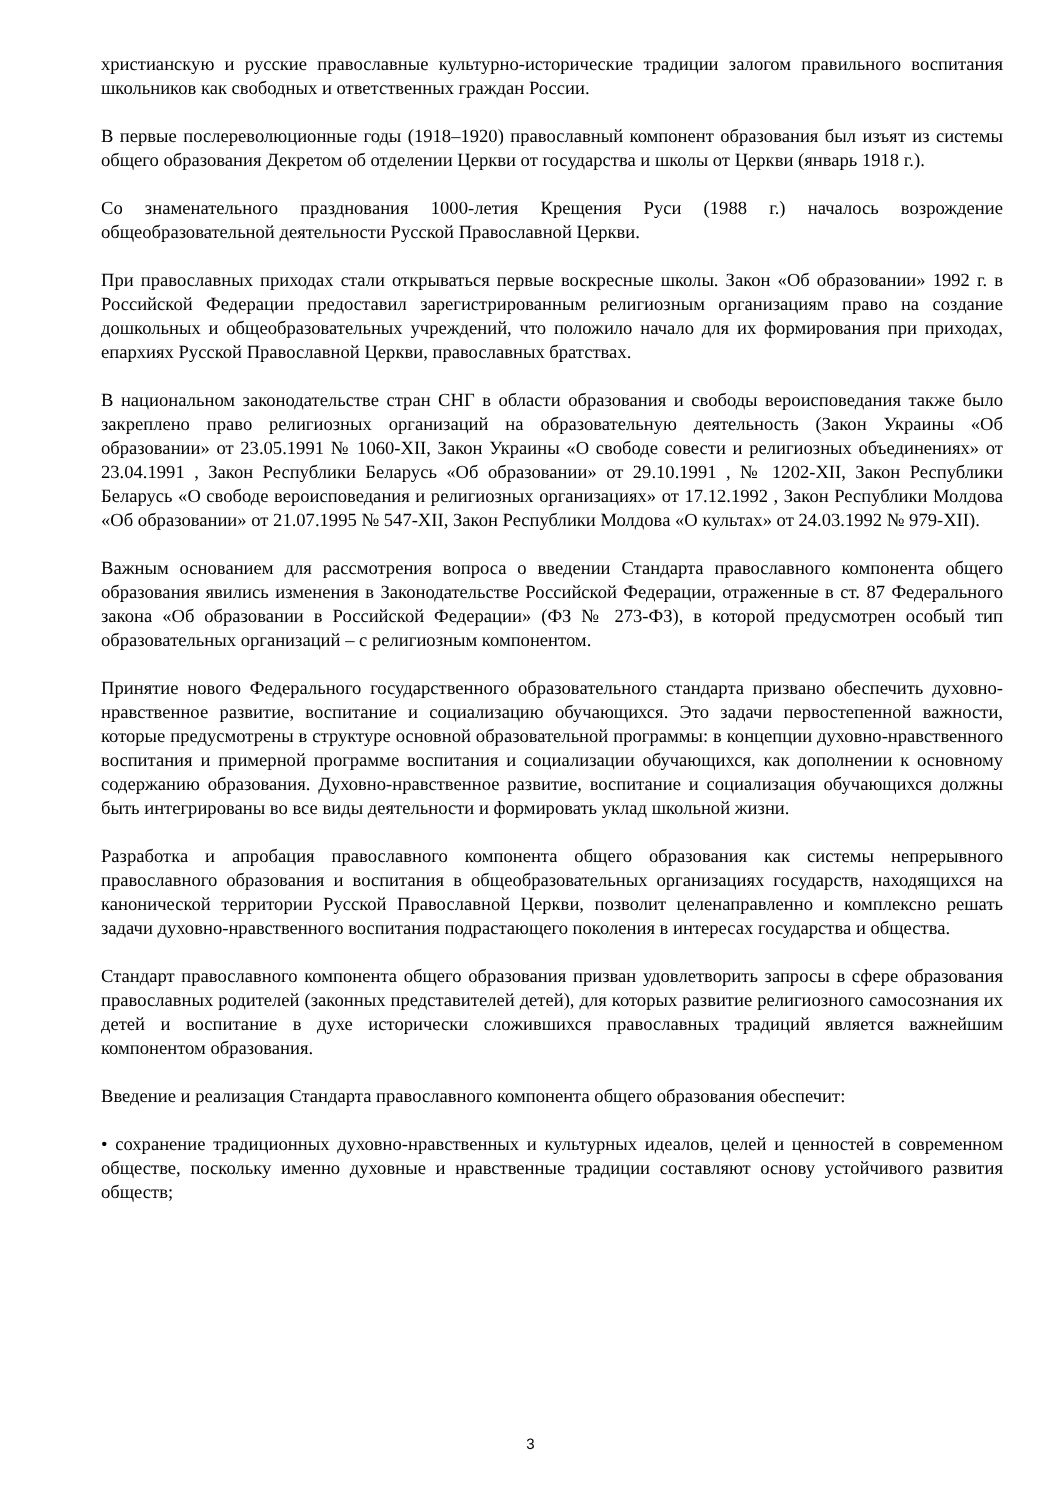христианскую и русские православные культурно-исторические традиции залогом правильного воспитания школьников как свободных и ответственных граждан России.
В первые послереволюционные годы (1918–1920) православный компонент образования был изъят из системы общего образования Декретом об отделении Церкви от государства и школы от Церкви (январь 1918 г.).
Со знаменательного празднования 1000-летия Крещения Руси (1988 г.) началось возрождение общеобразовательной деятельности Русской Православной Церкви.
При православных приходах стали открываться первые воскресные школы. Закон «Об образовании» 1992 г. в Российской Федерации предоставил зарегистрированным религиозным организациям право на создание дошкольных и общеобразовательных учреждений, что положило начало для их формирования при приходах, епархиях Русской Православной Церкви, православных братствах.
В национальном законодательстве стран СНГ в области образования и свободы вероисповедания также было закреплено право религиозных организаций на образовательную деятельность (Закон Украины «Об образовании» от 23.05.1991 № 1060-XII, Закон Украины «О свободе совести и религиозных объединениях» от 23.04.1991 , Закон Республики Беларусь «Об образовании» от 29.10.1991 , № 1202-XII, Закон Республики Беларусь «О свободе вероисповедания и религиозных организациях» от 17.12.1992 , Закон Республики Молдова «Об образовании» от 21.07.1995 № 547-XII, Закон Республики Молдова «О культах» от 24.03.1992 № 979-XII).
Важным основанием для рассмотрения вопроса о введении Стандарта православного компонента общего образования явились изменения в Законодательстве Российской Федерации, отраженные в ст. 87 Федерального закона «Об образовании в Российской Федерации» (ФЗ № 273-ФЗ), в которой предусмотрен особый тип образовательных организаций – с религиозным компонентом.
Принятие нового Федерального государственного образовательного стандарта призвано обеспечить духовно-нравственное развитие, воспитание и социализацию обучающихся. Это задачи первостепенной важности, которые предусмотрены в структуре основной образовательной программы: в концепции духовно-нравственного воспитания и примерной программе воспитания и социализации обучающихся, как дополнении к основному содержанию образования. Духовно-нравственное развитие, воспитание и социализация обучающихся должны быть интегрированы во все виды деятельности и формировать уклад школьной жизни.
Разработка и апробация православного компонента общего образования как системы непрерывного православного образования и воспитания в общеобразовательных организациях государств, находящихся на канонической территории Русской Православной Церкви, позволит целенаправленно и комплексно решать задачи духовно-нравственного воспитания подрастающего поколения в интересах государства и общества.
Стандарт православного компонента общего образования призван удовлетворить запросы в сфере образования православных родителей (законных представителей детей), для которых развитие религиозного самосознания их детей и воспитание в духе исторически сложившихся православных традиций является важнейшим компонентом образования.
Введение и реализация Стандарта православного компонента общего образования обеспечит:
• сохранение традиционных духовно-нравственных и культурных идеалов, целей и ценностей в современном обществе, поскольку именно духовные и нравственные традиции составляют основу устойчивого развития обществ;
3